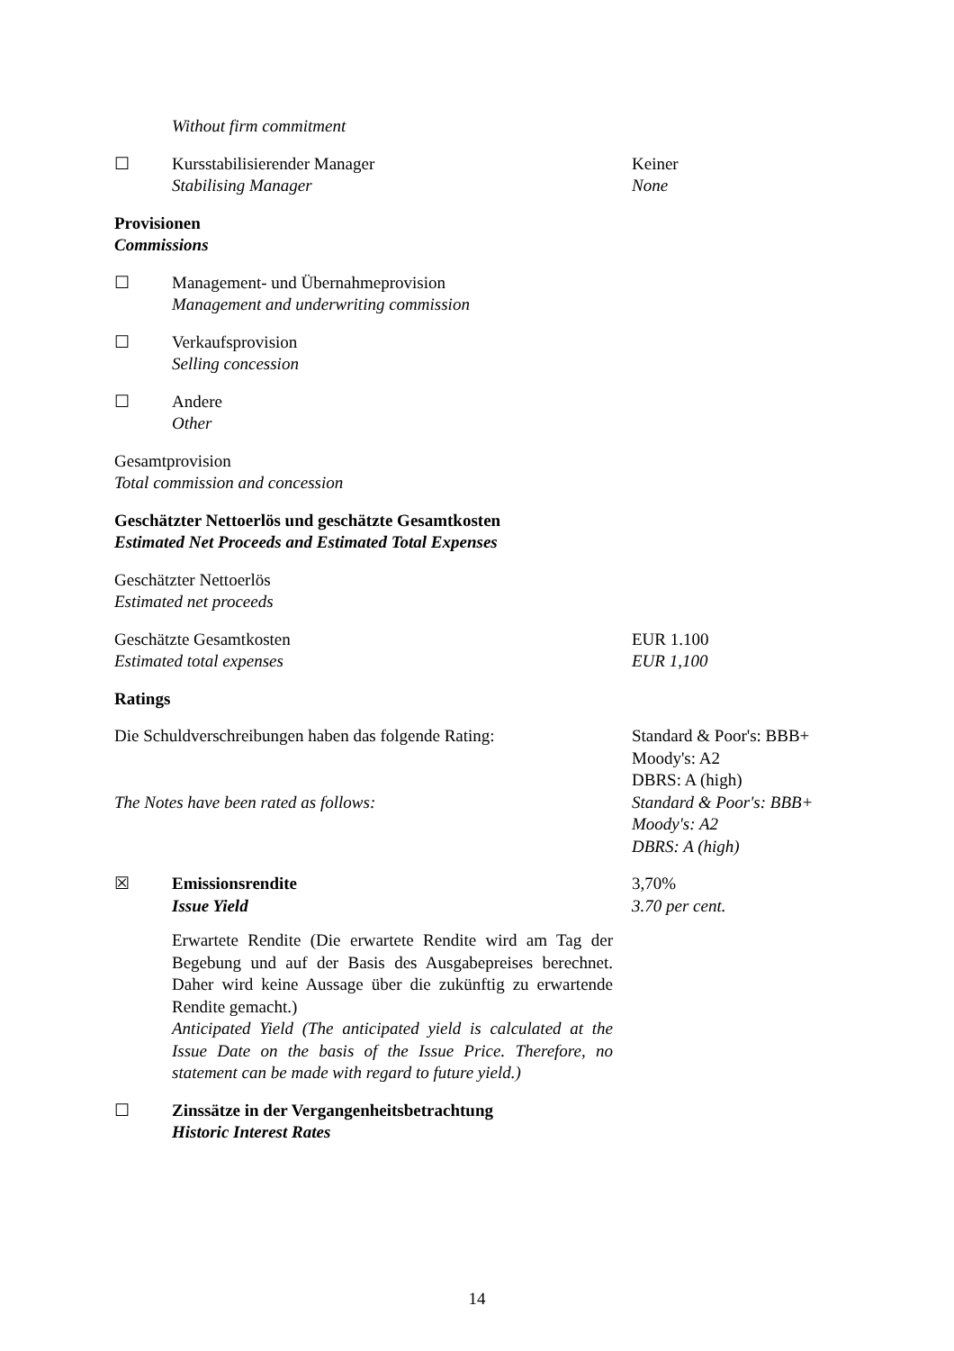Without firm commitment
☐ Kursstabilisierender Manager
Stabilising Manager
Keiner
None
Provisionen
Commissions
☐ Management- und Übernahmeprovision
Management and underwriting commission
☐ Verkaufsprovision
Selling concession
☐ Andere
Other
Gesamtprovision
Total commission and concession
Geschätzter Nettoerlös und geschätzte Gesamtkosten
Estimated Net Proceeds and Estimated Total Expenses
Geschätzter Nettoerlös
Estimated net proceeds
Geschätzte Gesamtkosten
Estimated total expenses
EUR 1.100
EUR 1,100
Ratings
Die Schuldverschreibungen haben das folgende Rating:
The Notes have been rated as follows:
Standard & Poor's: BBB+
Moody's: A2
DBRS: A (high)
Standard & Poor's: BBB+
Moody's: A2
DBRS: A (high)
☒ Emissionsrendite
Issue Yield
Erwartete Rendite (Die erwartete Rendite wird am Tag der Begebung und auf der Basis des Ausgabepreises berechnet. Daher wird keine Aussage über die zukünftig zu erwartende Rendite gemacht.)
Anticipated Yield (The anticipated yield is calculated at the Issue Date on the basis of the Issue Price. Therefore, no statement can be made with regard to future yield.)
3,70%
3.70 per cent.
☐ Zinssätze in der Vergangenheitsbetrachtung
Historic Interest Rates
14